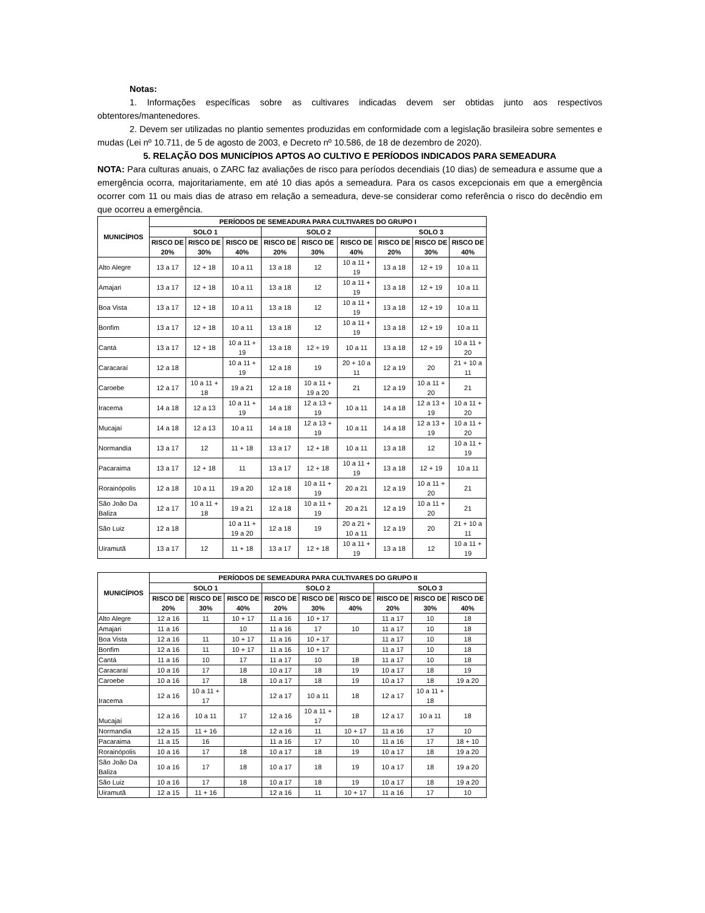Notas:
1. Informações específicas sobre as cultivares indicadas devem ser obtidas junto aos respectivos obtentores/mantenedores.
2. Devem ser utilizadas no plantio sementes produzidas em conformidade com a legislação brasileira sobre sementes e mudas (Lei nº 10.711, de 5 de agosto de 2003, e Decreto nº 10.586, de 18 de dezembro de 2020).
5. RELAÇÃO DOS MUNICÍPIOS APTOS AO CULTIVO E PERÍODOS INDICADOS PARA SEMEADURA
NOTA: Para culturas anuais, o ZARC faz avaliações de risco para períodos decendiais (10 dias) de semeadura e assume que a emergência ocorra, majoritariamente, em até 10 dias após a semeadura. Para os casos excepcionais em que a emergência ocorrer com 11 ou mais dias de atraso em relação a semeadura, deve-se considerar como referência o risco do decêndio em que ocorreu a emergência.
| MUNICÍPIOS | PERÍODOS DE SEMEADURA PARA CULTIVARES DO GRUPO I | | | | | | | | |
| --- | --- | --- | --- | --- | --- | --- | --- | --- | --- |
| | SOLO 1 | | | SOLO 2 | | | SOLO 3 | | |
| | RISCO DE 20% | RISCO DE 30% | RISCO DE 40% | RISCO DE 20% | RISCO DE 30% | RISCO DE 40% | RISCO DE 20% | RISCO DE 30% | RISCO DE 40% |
| Alto Alegre | 13 a 17 | 12 + 18 | 10 a 11 | 13 a 18 | 12 | 10 a 11 + 19 | 13 a 18 | 12 + 19 | 10 a 11 |
| Amajari | 13 a 17 | 12 + 18 | 10 a 11 | 13 a 18 | 12 | 10 a 11 + 19 | 13 a 18 | 12 + 19 | 10 a 11 |
| Boa Vista | 13 a 17 | 12 + 18 | 10 a 11 | 13 a 18 | 12 | 10 a 11 + 19 | 13 a 18 | 12 + 19 | 10 a 11 |
| Bonfim | 13 a 17 | 12 + 18 | 10 a 11 | 13 a 18 | 12 | 10 a 11 + 19 | 13 a 18 | 12 + 19 | 10 a 11 |
| Cantá | 13 a 17 | 12 + 18 | 10 a 11 + 19 | 13 a 18 | 12 + 19 | 10 a 11 | 13 a 18 | 12 + 19 | 10 a 11 + 20 |
| Caracaraí | 12 a 18 | | 10 a 11 + 19 | 12 a 18 | 19 | 20 + 10 a 11 | 12 a 19 | 20 | 21 + 10 a 11 |
| Caroebe | 12 a 17 | 10 a 11 + 18 | 19 a 21 | 12 a 18 | 10 a 11 + 19 a 20 | 21 | 12 a 19 | 10 a 11 + 20 | 21 |
| Iracema | 14 a 18 | 12 a 13 | 10 a 11 + 19 | 14 a 18 | 12 a 13 + 19 | 10 a 11 | 14 a 18 | 12 a 13 + 19 | 10 a 11 + 20 |
| Mucajaí | 14 a 18 | 12 a 13 | 10 a 11 | 14 a 18 | 12 a 13 + 19 | 10 a 11 | 14 a 18 | 12 a 13 + 19 | 10 a 11 + 20 |
| Normandia | 13 a 17 | 12 | 11 + 18 | 13 a 17 | 12 + 18 | 10 a 11 | 13 a 18 | 12 | 10 a 11 + 19 |
| Pacaraima | 13 a 17 | 12 + 18 | 11 | 13 a 17 | 12 + 18 | 10 a 11 + 19 | 13 a 18 | 12 + 19 | 10 a 11 |
| Rorainópolis | 12 a 18 | 10 a 11 | 19 a 20 | 12 a 18 | 10 a 11 + 19 | 20 a 21 | 12 a 19 | 10 a 11 + 20 | 21 |
| São João Da Baliza | 12 a 17 | 10 a 11 + 18 | 19 a 21 | 12 a 18 | 10 a 11 + 19 | 20 a 21 | 12 a 19 | 10 a 11 + 20 | 21 |
| São Luiz | 12 a 18 | | 10 a 11 + 19 a 20 | 12 a 18 | 19 | 20 a 21 + 10 a 11 | 12 a 19 | 20 | 21 + 10 a 11 |
| Uiramutã | 13 a 17 | 12 | 11 + 18 | 13 a 17 | 12 + 18 | 10 a 11 + 19 | 13 a 18 | 12 | 10 a 11 + 19 |
| MUNICÍPIOS | PERÍODOS DE SEMEADURA PARA CULTIVARES DO GRUPO II | | | | | | | | |
| --- | --- | --- | --- | --- | --- | --- | --- | --- | --- |
| | SOLO 1 | | | SOLO 2 | | | SOLO 3 | | |
| | RISCO DE 20% | RISCO DE 30% | RISCO DE 40% | RISCO DE 20% | RISCO DE 30% | RISCO DE 40% | RISCO DE 20% | RISCO DE 30% | RISCO DE 40% |
| Alto Alegre | 12 a 16 | 11 | 10 + 17 | 11 a 16 | 10 + 17 | | 11 a 17 | 10 | 18 |
| Amajari | 11 a 16 | | 10 | 11 a 16 | 17 | 10 | 11 a 17 | 10 | 18 |
| Boa Vista | 12 a 16 | 11 | 10 + 17 | 11 a 16 | 10 + 17 | | 11 a 17 | 10 | 18 |
| Bonfim | 12 a 16 | 11 | 10 + 17 | 11 a 16 | 10 + 17 | | 11 a 17 | 10 | 18 |
| Cantá | 11 a 16 | 10 | 17 | 11 a 17 | 10 | 18 | 11 a 17 | 10 | 18 |
| Caracaraí | 10 a 16 | 17 | 18 | 10 a 17 | 18 | 19 | 10 a 17 | 18 | 19 |
| Caroebe | 10 a 16 | 17 | 18 | 10 a 17 | 18 | 19 | 10 a 17 | 18 | 19 a 20 |
| Iracema | 12 a 16 | 10 a 11 + 17 | | 12 a 17 | 10 a 11 | 18 | 12 a 17 | 10 a 11 + 18 | |
| Mucajaí | 12 a 16 | 10 a 11 | 17 | 12 a 16 | 10 a 11 + 17 | 18 | 12 a 17 | 10 a 11 | 18 |
| Normandia | 12 a 15 | 11 + 16 | | 12 a 16 | 11 | 10 + 17 | 11 a 16 | 17 | 10 |
| Pacaraima | 11 a 15 | 16 | | 11 a 16 | 17 | 10 | 11 a 16 | 17 | 18 + 10 |
| Rorainópolis | 10 a 16 | 17 | 18 | 10 a 17 | 18 | 19 | 10 a 17 | 18 | 19 a 20 |
| São João Da Baliza | 10 a 16 | 17 | 18 | 10 a 17 | 18 | 19 | 10 a 17 | 18 | 19 a 20 |
| São Luiz | 10 a 16 | 17 | 18 | 10 a 17 | 18 | 19 | 10 a 17 | 18 | 19 a 20 |
| Uiramutã | 12 a 15 | 11 + 16 | | 12 a 16 | 11 | 10 + 17 | 11 a 16 | 17 | 10 |